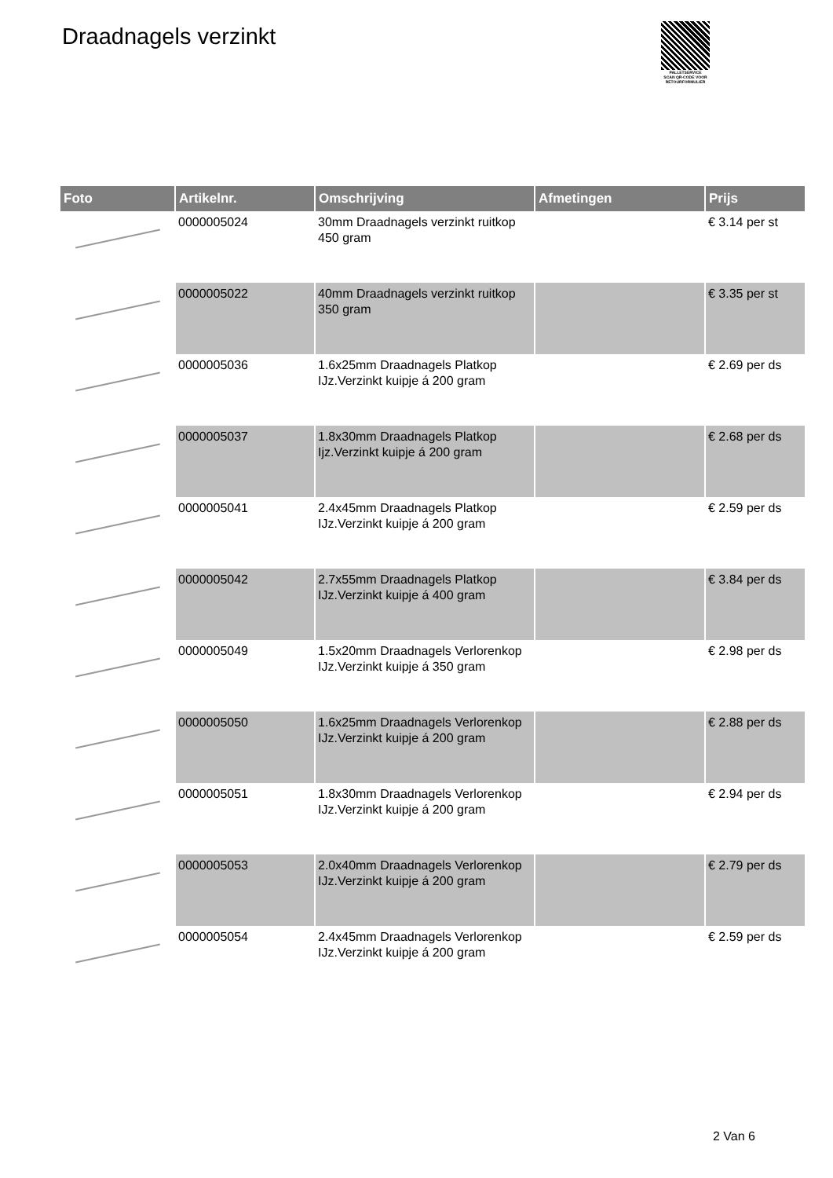Draadnagels verzinkt
PALLETSERVICE
SCAN QR-CODE VOOR RETOURFORMULIER
| Foto | Artikelnr. | Omschrijving | Afmetingen | Prijs |
| --- | --- | --- | --- | --- |
| | 0000005024 | 30mm Draadnagels verzinkt ruitkop 450 gram | | € 3.14 per st |
| | 0000005022 | 40mm Draadnagels verzinkt ruitkop 350 gram | | € 3.35 per st |
| | 0000005036 | 1.6x25mm Draadnagels Platkop IJz.Verzinkt kuipje á 200 gram | | € 2.69 per ds |
| | 0000005037 | 1.8x30mm Draadnagels Platkop Ijz.Verzinkt kuipje á 200 gram | | € 2.68 per ds |
| | 0000005041 | 2.4x45mm Draadnagels Platkop IJz.Verzinkt kuipje á 200 gram | | € 2.59 per ds |
| | 0000005042 | 2.7x55mm Draadnagels Platkop IJz.Verzinkt kuipje á 400 gram | | € 3.84 per ds |
| | 0000005049 | 1.5x20mm Draadnagels Verlorenkop IJz.Verzinkt kuipje á 350 gram | | € 2.98 per ds |
| | 0000005050 | 1.6x25mm Draadnagels Verlorenkop IJz.Verzinkt kuipje á 200 gram | | € 2.88 per ds |
| | 0000005051 | 1.8x30mm Draadnagels Verlorenkop IJz.Verzinkt kuipje á 200 gram | | € 2.94 per ds |
| | 0000005053 | 2.0x40mm Draadnagels Verlorenkop IJz.Verzinkt kuipje á 200 gram | | € 2.79 per ds |
| | 0000005054 | 2.4x45mm Draadnagels Verlorenkop IJz.Verzinkt kuipje á 200 gram | | € 2.59 per ds |
2 Van 6